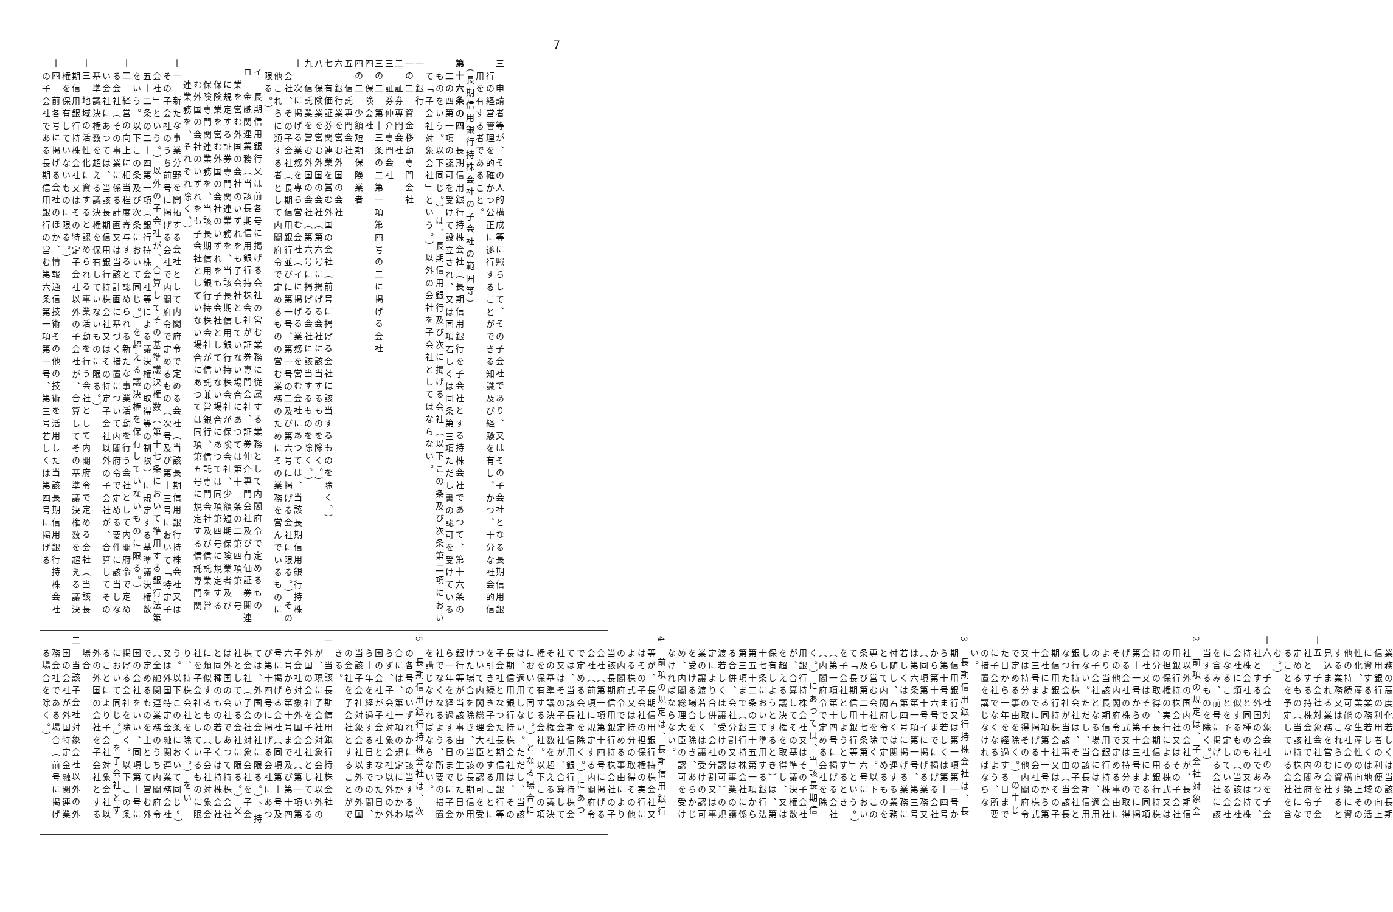7
三　申請者等が、その人的構成等に照らして、その子会社であり、又はその子会社となる長期信用銀行の経営管理を的確かつ公正に遂行することができる知識及び経験を有し、かつ、十分な社会的信用を有する者であること。
（長期信用銀行持株会社の子会社の範囲等）
第十六条の四　長期信用銀行持株会社（長期信用銀行を子会社とする持株会社であつて、第十六条の二の四第一項の認可を受けて設立され、又は同項若しくは同条第三項ただし書の認可を受けているものをいう。以下同じ。）は、長期信用銀行及び次に掲げる会社（以下この条及び次条第二項において「子会社対象会社」という。）以外の会社を子会社としてはならない。
一　銀行
一の二　資金移動専門会社
二　証券専門会社
三　証券仲介専門会社
三の二　第十三条の二第一項第四号の二に掲げる会社
四　保険会社
四の二　少額短期保険業者
五　信託専門会社
六　銀行業を営む外国の会社
七　有価証券関連業を営む外国の会社（前号に掲げる会社に該当するものを除く。）
八　保険業を営む外国の会社（第六号に掲げる会社に該当するものを除く。）
九　信託業を営む外国の会社（第六号に掲げる会社に該当するものを除く。）
十　次に掲げる業務を専ら営む会社（イに掲げる業務を営む会社にあつては、当該長期信用銀行持株会社、その子会社（長期信用銀行並びに第一号、第一号の二及び第六号に掲げる会社に限る。）その他これらに類する者として内閣府令で定めるものの営む業務のためにその業務を営んでいるものに限る。）
イ　長期信用銀行又は前各号に掲げる会社の営む業務に従属する業務として内閣府令で定めるもの
ロ　金融関連業務（当該長期信用銀行持株会社が証券専門会社、証券仲介専門会社及び有価証券関連業を営む外国の会社のいずれをも子会社としていない場合にあつては第十三条の二第四項第三号に規定する証券専門関連業務を、当該長期信用銀行持株会社が保険会社、少額短期保険業者及び保険業を営む外国の会社のいずれをも子会社としていない場合にあつては同項第四号に規定する保険専門関連業務を、当該長期信用銀行持株会社が信託兼営銀行、信託専門会社及び信託業を営む外国の会社のいずれをも子会社としていない場合にあつては同項第五号に規定する信託専門関連業務を、それぞれ除く。）
十一　新たな事業分野を開拓する会社として内閣府令で定める会社（当該長期信用銀行持株会社又はその子会社のうち前号に掲げる会社で内閣府令で定めるもの（次号及び第十三号において「特定子会社」という。）以外の子会社が、合算してその基準議決権数（第十七条において準用する銀行法第五十二条の二十四第一項（銀行持株会社等による議決権の取得等の制限）に規定する基準議決権数をいう。以下この条及び次条において同じ。）を超える議決権を保有していないものに限る。）
十二　経営の向上に相当程度寄与すると認められる新たな事業活動を行う会社として内閣府令で定める会社（その事業に係る計画又は当該計画に基づく措置について内閣府令で定める要件に該当しない会社にあつては、当該長期信用銀行持株会社又はその特定子会社以外の子会社が、合算してその基準議決権数を超える議決権を保有していないものに限る。）
十三　地域の活性化に資すると認められる事業活動を行う会社として内閣府令で定める会社（当該長期信用銀行持株会社又はその特定子会社以外の子会社が、合算してその基準議決権数を超える議決権を保有していないものに限る。）
十四　前各号に掲げる会社のほか、情報通信技術その他の技術を活用した当該長期信用銀行持株会社の子会社である長期信用銀行の営む第六条第一項第一号、第三号若しくは第四号に掲げる
業務の高度化若しくは当該長期信用銀行の利用者の利便の向上に資する業務若しくは地域の活性化、産業の生産性の向上その他の持続可能な社会の構築に資する業務又はこれらに資すると見込まれる業務を営む会社
十五　子会社対象会社のみを子会社とする持株会社で内閣府令で定めるもの（当該持株会社になることを予定している会社を含む。）
十六　子会社対象会社のみを子会社とする外国の会社であつて、持株会社と同種のもの又は持株会社に類似するもの（当該会社になることを予定している会社を含み、前号に掲げる会社に該当するものを除く。）
2　前項の規定は、子会社対象会社以外の国内の会社が、長期信用銀行持株会社又はその子会社の担保権の実行による株式又は持分の取得、長期信用銀行持株会社又はその子会社による同項第十一号から第十三号までに掲げる会社の株式又は持分の取得その他内閣府令で定める事由により当該長期信用銀行持株会社の子会社となる場合には、適用しない。ただし、当該長期信用銀行持株会社は、その子会社となつた会社が当該事由（当該長期信用銀行持株会社又はその子会社による同項第十一号から第十三号までに掲げる会社の株式又は持分の取得その他内閣府令で定める事由を除く。）の生じた日から一年を経過する日までに子会社でなくなるよう、所要の措置を講じなければならない。
3　長期信用銀行持株会社は、長期信用銀行又は第一項第一号から第十号まで若しくは第十四号から第十六号までに掲げる会社（同項第十号イに掲げる業務又は第六条第一項第一号、第三号若しくは第四号に掲げる業務に付随し、若しくは関連する業務として内閣府令で定めるものを専ら営む会社を除く。以下この条及び第二十七条第六号において「長期信用銀行等」という。）を子会社としようとするとき（第一項第十四号に掲げる会社（内閣府令で定める会社を除く。）にあつては、当該長期信用銀行持株会社又はその子会社が、合算してその基準議決権数を超える議決権を取得し、又は保有しようとするとき）は、第十七条において準用する銀行法第五十二条の三十五第一項から第三項まで（銀行持株会社に係る合併、会社分割又は事業の譲渡若しくは譲受けの認可）の規定により合併、会社分割又は事業の譲渡若しくは譲受けの認可を受ける場合を除き、あらかじめ、内閣総理大臣の認可を受けなければならない。
4　前項の規定は、長期信用銀行等が、長期信用銀行持株会社又はその子会社の担保権の実行による株式又は持分の取得その他の内閣府令で定める事由により当該長期信用銀行持株会社の子会社（第一項第十四号に掲げる会社（前項に規定する内閣府令で定める会社を除く。）にあつては、当該長期信用銀行持株会社又はその子会社が、合算してその基準議決権数を超える議決権を保有する会社。以下この項において同じ。）となる場合には、適用しない。ただし、当該長期信用銀行持株会社は、その子会社となつた長期信用銀行等を引き続き子会社とすることについて内閣総理大臣の認可を受けた場合を除き、当該長期信用銀行等が当該事由の生じた日から一年を経過する日までに子会社でなくなるよう、所要の措置を講じなければならない。
5　長期信用銀行持株会社は、次の各号のいずれかに該当する場合には、第一項の規定にかかわらず、子会社対象会社以外の外国の会社が子会社となつた日から十年を経過する日までの間、当該子会社対象会社以外の外国の会社を子会社とすることができる。
一　当該長期信用銀行持株会社が、現に子会社対象会社以外の外国の会社を子会社としている子会社対象外国会社（第一項第六号から第十号まで及び第十四号に掲げる会社（同項第十号及び第十四号に掲げる会社にあつては、外国の会社に限る。）、持株会社（子会社対象会社を子会社としている会社に限る。）又は外国の会社であつて持株会社と同種のもの若しくは持株会社に類似するもの（子会社対象会社を子会社としているものに限り、持株会社を除く。）をいう。以下この条において同じ。）又は外国特定金融関連業務会社（金融関連業務のうち内閣府令で定めるものを主として営む外国の会社をいい、同項第十号に掲げる会社を除く。以下この条において同じ。）を子会社とすることにより子会社対象会社以外の外国の会社を子会社とする場合
二　当該子会社対象会社以外の外国の会社が外国特定金融関連業務会社である場合（前号に掲げる場合を除く。）